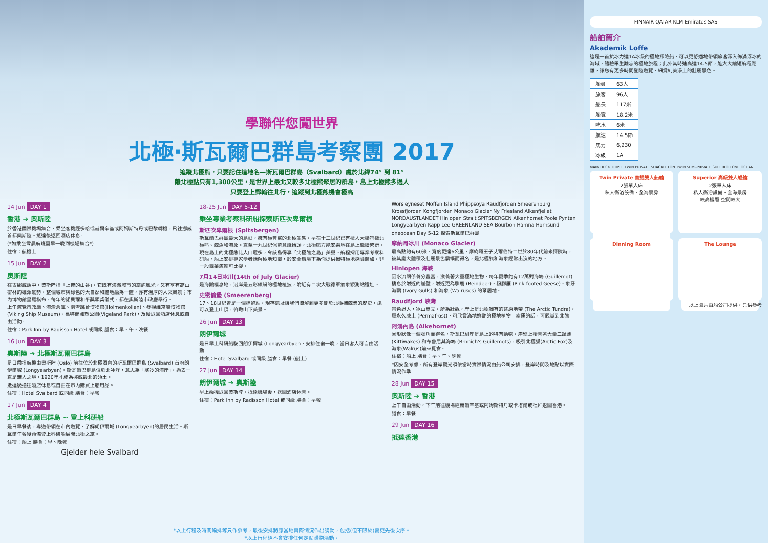學聯伴您闖世界
北極‧斯瓦爾巴群島考察團 2017
追蹤北極熊，只要記住這地名—斯瓦爾巴群島（Svalbard）處於北緯74° 到 81°
離北極點只有1,300公里，是世界上最北又較多北極熊聚居的群島，島上北極熊多過人
只要登上郵輪往北行，追蹤到北極熊機會極高
14 Jun DAY 1
香港 ➔ 奧斯陸
於香港國際機場集合，乘坐客機經多哈或赫爾辛基或阿姆斯特丹或巴黎轉機，飛往挪威首都奧斯陸。抵達後返回酒店休息。
(*如乘坐零晨航班需早一晚到機場集合*)
住宿：航機上
15 Jun DAY 2
奧斯陸
在古挪威語中，奧斯陸指「上帝的山谷」，它既有海濱城市的旖旎風光，又有享有高山密林的雄渾氣勢，整個城市與綠色的大自然和諧地融為一體，亦有濃厚的人文風景；市內博物館星羅棋布，每年的諾貝爾和平獎頒獎儀式，都在奧斯陸市政廳舉行。
上午遊覽市政廳、海灣倉庫、滑雪跳台博物館(Holmenkollen)、參觀維京船博物館(Viking Ship Museum)、韋特蘭雕塑公園(Vigeland Park)，及後返回酒店休息或自由活動。
住宿：Park Inn by Radisson Hotel 或同級 膳食：早、午、晚餐
16 Jun DAY 3
奧斯陸 ➔ 北極斯瓦爾巴群島
是日乘搭航機由奧斯陸 (Oslo) 前往位於北極圈內的斯瓦爾巴群島 (Svalbard) 首府朗伊爾城 (Longyearbyen)。斯瓦爾巴群島位於北冰洋，意思為「寒冷的海岸」，過去一直是無人之境，1920年才成為挪威最北的領土。
抵達後送往酒店休息或自由在市內購買上船用品。
住宿：Hotel Svalbard 或同級 膳食：早餐
17 Jun DAY 4
北極斯瓦爾巴群島 ~ 登上科研船
是日早餐後，導遊帶領在市內遊覽，了解朗伊爾城 (Longyearbyen)的居民生活。斯瓦爾午餐後預備登上科研船展開北極之旅。
住宿：船上 膳食：早、晚餐
Gjelder hele Svalbard
18-25 Jun DAY 5-12
乘坐專業考察科研船探索斯匹次卑爾根
斯匹次卑爾根 (Spitsbergen)
斯瓦爾巴群島最大的島嶼，擁有極豐富的北極生態，早在十二世紀已有獵人大舉狩獵北極熊、鯨魚和海象。直至十九世紀保育意識抬頭，北極熊方能安樂地在島上繼續繁衍。現在島上的北極熊比人口還多，令該島得享「北極熊之島」美譽。航程採用專業考察科研船，船上安排專家學者講解極地知識，於安全環境下為你提供獨特極地探險體驗，非一般豪華遊輪可比擬。
7月14日冰川(14th of July Glacier)
是海鸚棲息地，沿岸是五彩繽紛的極地植披，附近有二次大戰德軍氣象觀測站遺址。
史密倫堡 (Smeerenberg)
17、18世紀曾是一個捕鯨站，現存遺址讓我們瞭解到更多關於北極捕鯨業的歷史，還可以登上山頂，俯瞰山下美景。
26 Jun DAY 13
朗伊爾城
是日早上科研船駛回朗伊爾城 (Longyearbyen，安排住宿一晚，當日客人可自由活動。
住宿：Hotel Svalbard 或同級 膳食：早餐 (船上)
27 Jun DAY 14
朗伊爾城 ➔ 奧斯陸
早上乘機返回奧斯陸。抵達機場後，送回酒店休息。
住宿：Park Inn by Radisson Hotel 或同級 膳食：早餐
Worsleyneset Moffen Island Phippsoya Raudfjorden Smeerenburg Krossfjorden Kongfjorden Monaco Glacier Ny Friesland Alkenfjellet NORDAUSTLANDET Hinlopen Strait SPITSBERGEN Alkenhornet Poole Pynten Longyearbyen Kapp Lee GREENLAND SEA Bourbon Hamna Hornsund
oneocean Day 5-12 探索斯瓦爾巴群島
摩納哥冰川 (Monaco Glacier)
最高點約有60米，寬度更達6公里，摩納哥王子艾爾伯特二世於80年代前來探險時，被其龐大體積及壯麗景色震懾而得名，是北極熊和海象經常出沒的地方。
Hinlopen 海峽
因水流關係養分豐富，滋養著大量極地生物，每年夏季約有12萬對海鳩 (Guillemot) 棲息於附近的崖壁，附近更為馴鹿 (Reindeer)、粉腳雁 (Pink-footed Geese)、象牙海鷗 (Ivory Gulls) 和海象 (Walruses) 的聚居地。
Raudfjord 峽灣
景色迷人，冰山矗立，蔚為壯觀，岸上是北極獨有的苔原地帶 (The Arctic Tundra)，屬永久凍土 (Permafrost)，可欣賞滿地鮮艷的極地植物。幸運的話，可觀賞到北熊。
阿鴻內島 (Alkehornet)
因形狀像一個號角而得名，斯瓦巴馴鹿是島上的特有動物，崖壁上棲息著大量三趾鷗 (Kittiwakes) 和布魯尼其海鳩 (Brnnich's Guillemots)，吸引北極狐(Arctic Fox)及海象(Walrus)前來覓食。
住宿：船上 膳食：早、午、晚餐
*因安全考慮，所有登岸觀光須依當時實際情況由船公司安排，登岸時間及地點以實際情況作準。
28 Jun DAY 15
奧斯陸 ➔ 香港
上午自由活動，下午前往機場經赫爾辛基或阿姆斯特丹或卡塔爾或杜拜返回香港。
膳食：早餐
29 Jun DAY 16
抵達香港
*以上行程及時間編排等只作參考，最後安排將應當地實際情況作出調動，包括(但不限於)變更先後次序。
*以上行程絕不會安排任何定點購物活動。
FINNAIR QATAR KLM Emirates SAS
船舶簡介
Akademik Loffe
這是一首抗冰力達1A冰級的極地探險船，可以更舒適地帶領旅客深入佈滿浮冰的海域，體驗畢生難忘的極地旅程；此外其時速高達14.5節，能大大縮短航程距離，讓您有更多時間登陸遊覽，細賞純美淨土的壯麗景色。
| 船員 | 63人 |
| 旅客 | 96人 |
| 船長 | 117米 |
| 船寬 | 18.2米 |
| 吃水 | 6米 |
| 航速 | 14.5節 |
| 馬力 | 6,230 |
| 冰級 | 1A |
MAIN DECK TRIPLE TWIN PRIVATE SHACKLETON TWIN SEMI-PRIVATE SUPERIOR ONE OCEAN
Twin Private 普通雙人船艙
2張單人床
私人衛浴設備、全海景房
Superior 高級雙人船艙
2張單人床
私人衛浴設備、全海景房
較高樓層 空間較大
Dinning Room
The Lounge
以上圖片由船公司提供，只供參考